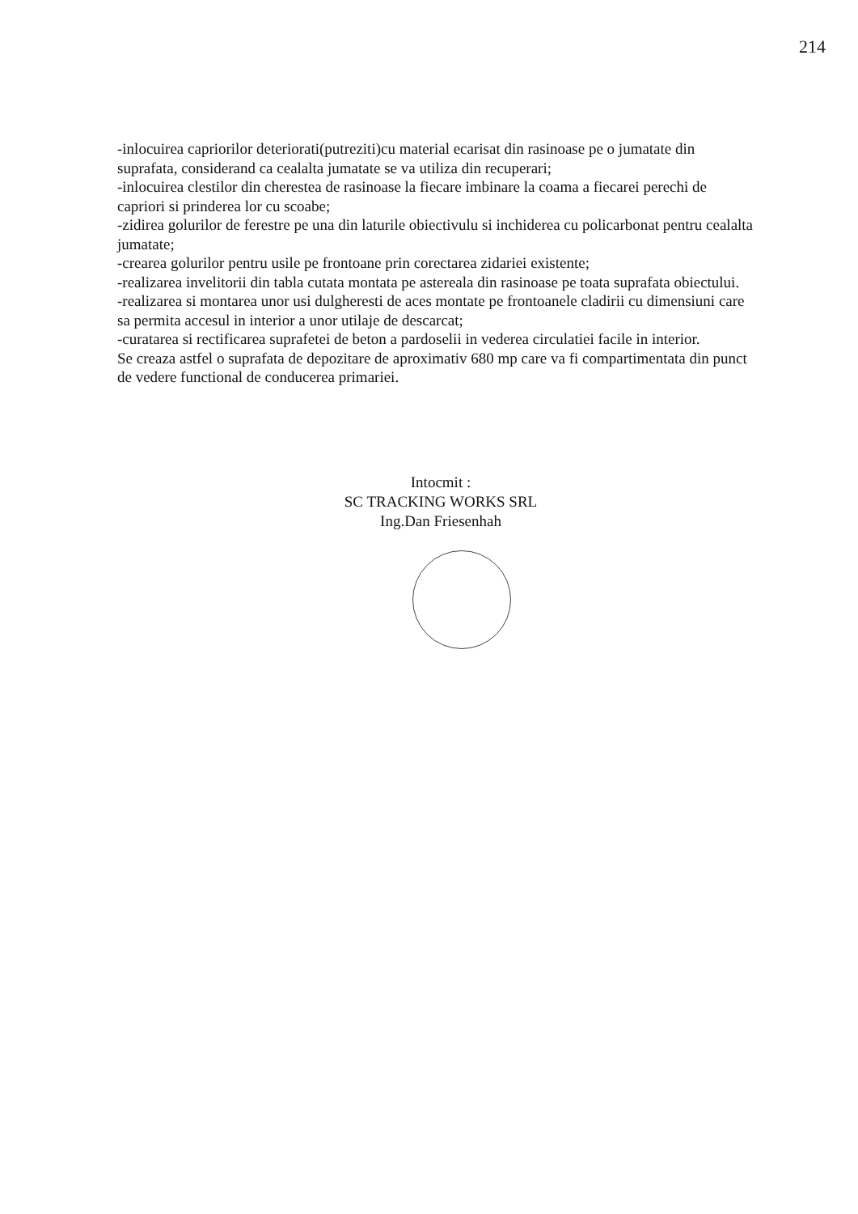214
-inlocuirea capriorilor deteriorati(putreziti)cu material ecarisat din rasinoase pe o jumatate din suprafata, considerand ca cealalta jumatate se va utiliza din recuperari;
-inlocuirea clestilor din cherestea de rasinoase la fiecare imbinare la coama a fiecarei perechi de capriori si prinderea lor cu scoabe;
-zidirea golurilor de ferestre pe una din laturile obiectivulu si inchiderea cu policarbonat pentru cealalta jumatate;
-crearea golurilor pentru usile pe frontoane prin corectarea zidariei existente;
-realizarea invelitorii din tabla cutata montata pe astereala din rasinoase pe toata suprafata obiectului.
-realizarea si montarea unor usi dulgheresti de aces montate pe frontoanele cladirii cu dimensiuni care sa permita accesul in interior a unor utilaje de descarcat;
-curatarea si rectificarea suprafetei de beton a pardoselii in vederea circulatiei facile in interior.
Se creaza astfel o suprafata de depozitare de aproximativ 680 mp care va fi compartimentata din punct de vedere functional de conducerea primariei.
Intocmit :
SC TRACKING WORKS SRL
Ing.Dan Friesenhah